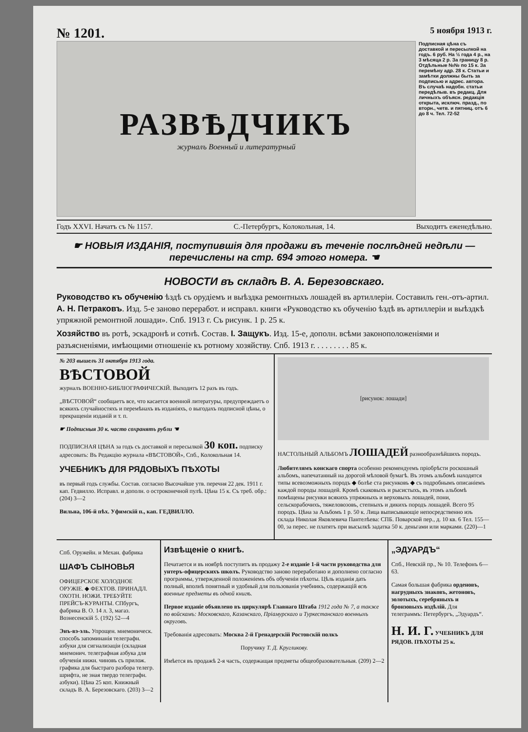№ 1201.
5 ноября 1913 г.
РАЗВѢДЧИКЪ
журналъ Военный и литературный
Подписная цѣна съ доставкой и пересылкой на годъ. 6 руб. На ½ года 4 р., на 3 мѣсяца 2 р. За границу 8 р. Отдѣльные №№ по 15 к. За перемѣну адр. 28 к. Статьи и замѣтки должны быть за подписью и адрес. автора. Въ случаѣ надобн. статьи передѣлыв. въ редакц. Для личныхъ объясн. редакція открыта, исключ. празд., по вторн., четв. и пятниц. отъ 6 до 8 ч. Тел. 72-52
Годъ XXVI. Начатъ съ № 1157. С.-Петербургъ, Колокольная, 14. Выходитъ еженедѣльно.
☛ НОВЫЯ ИЗДАНІЯ, поступившія для продажи въ теченіе послѣдней недѣли — перечислены на стр. 694 этого номера. ☚
НОВОСТИ въ складѣ В. А. Березовскаго.
Руководство къ обученію ѣздѣ съ орудіемъ и выѣздка ремонтныхъ лошадей въ артиллеріи. Составилъ ген.-отъ-артил. А. Н. Петраковъ. Изд. 5-е заново переработ. и исправл. книги «Руководство къ обученію ѣздѣ въ артиллеріи и выѣздкѣ упряжной ремонтной лошади». Спб. 1913 г. Съ рисунк. 1 р. 25 к.
Хозяйство въ ротѣ, эскадронѣ и сотнѣ. Состав. І. Защукъ. Изд. 15-е, дополн. всѣми законоположеніями и разъясненіями, имѣющими отношеніе къ ротному хозяйству. Спб. 1913 г. . . . . . . . . 85 к.
№ 203 вышелъ 31 октября 1913 года.
ВѢСТОВОЙ
журналъ ВОЕННО-БИБЛІОГРАФИЧЕСКІЙ. Выходитъ 12 разъ въ годъ.
„ВѢСТОВОЙ“ сообщаетъ все, что касается военной литературы, предупреждаетъ о всякихъ случайностяхъ и перемѣнахъ въ изданіяхъ, о выгодахъ подписной цѣны, о прекращеніи изданій и т. п.
☛ Подписныя 30 к. часто сохранятъ рубли ☚
ПОДПИСНАЯ ЦѢНА за годъ съ доставкой и пересылкой 30 коп. подписку адресовать: Въ Редакцію журнала «ВѢСТОВОЙ», Спб., Колокольная 14.
УЧЕБНИКЪ ДЛЯ РЯДОВЫХЪ ПѢХОТЫ
въ первый годъ службы. Состав. согласно Высочайше утв. перечня 22 дек. 1911 г. кап. Гедвилло. Исправл. и дополн. о остроконечной пулѣ. Цѣна 15 к. Съ треб. обр.: (204) 3—2
Вильна, 106-й пѣх. Уфимскій п., кап. ГЕДВИЛЛО.
[рисунок: лошади]
НАСТОЛЬНЫЙ АЛЬБОМЪ ЛОШАДЕЙ разнообразнѣйшихъ породъ.
Любителямъ конскаго спорта особенно рекомендуемъ пріобрѣсти роскошный альбомъ, напечатанный на дорогой мѣловой бумагѣ. Въ этомъ альбомѣ находятся типы всевозможныхъ породъ ◆ болѣе ста рисунковъ ◆ съ подробнымъ описаніемъ каждой породы лошадей. Кромѣ скаковыхъ и рысистыхъ, въ этомъ альбомѣ помѣщены рисунки всякихъ упряжныхъ и верховыхъ лошадей, пони, сельскорабочихъ, тяжеловозовъ, степныхъ и дикихъ породъ лошадей. Всего 95 породъ. Цѣна за Альбомъ 1 р. 50 к. Лица выписывающіе непосредственно изъ склада Николая Яковлевича Пантелѣева: СПБ. Поварской пер., д. 10 кв. 6 Тел. 155—00, за перес. не платятъ при высылкѣ задатка 50 к. деньгами или марками. (220)—1
Спб. Оружейн. и Механ. фабрика
ШАФЪ СЫНОВЬЯ
ОФИЦЕРСКОЕ ХОЛОДНОЕ ОРУЖІЕ. ◆ ФЕХТОВ. ПРИНАДЛ. ОХОТН. НОЖИ. ТРЕБУЙТЕ ПРЕЙСЪ-КУРАНТЫ. СПбургъ, фабрика В. О. 14 л. 3, магаз. Вознесенскій 5. (192) 52—4
Энъ-вэ-эль. Упрощен. мнемоническ. способъ запоминанія телеграфн. азбуки для сигнализаціи (складная мнемонич. телеграфная азбука для обученія нижн. чиновъ съ прилож. графика для быстраго разбора телегр. шрифта, не зная твердо телеграфн. азбуки). Цѣна 25 коп. Книжный складъ В. А. Березовскаго. (203) 3—2
Извѣщеніе о книгѣ.
Печатается и въ ноябрѣ поступитъ въ продажу 2-е изданіе 1-й части руководства для унтеръ-офицерскихъ школъ. Руководство заново переработано и дополнено согласно программы, утвержденной положеніемъ объ обученіи пѣхоты. Цѣль изданія дать полный, вполнѣ понятный и удобный для пользованія учебникъ, содержащій всѣ военные предметы въ одной книгѣ.
Первое изданіе объявлено въ циркулярѣ Главнаго Штаба 1912 года № 7, а также по войскамъ: Московскаго, Казанскаго, Пріамурскаго и Туркестанскаго военныхъ округовъ.
Требованія адресовать: Москва 2-й Гренадерскій Ростовскій полкъ
Поручику Т. Д. Кругликову.
Имѣется въ продажѣ 2-я часть, содержащая предметы общеобразовательныя. (209) 2—2
„ЭДУАРДЪ“
Спб., Невскій пр., № 10. Телефонъ 6—63.
Самая большая фабрика орденовъ, нагрудныхъ знаковъ, жетоновъ, золотыхъ, серебряныхъ и бронзовыхъ издѣлій. Для телеграммъ: Петербургъ, „Эдуардъ“.
Н. И. Г. УЧЕБНИКЪ ДЛЯ РЯДОВ. ПѢХОТЫ 25 к.